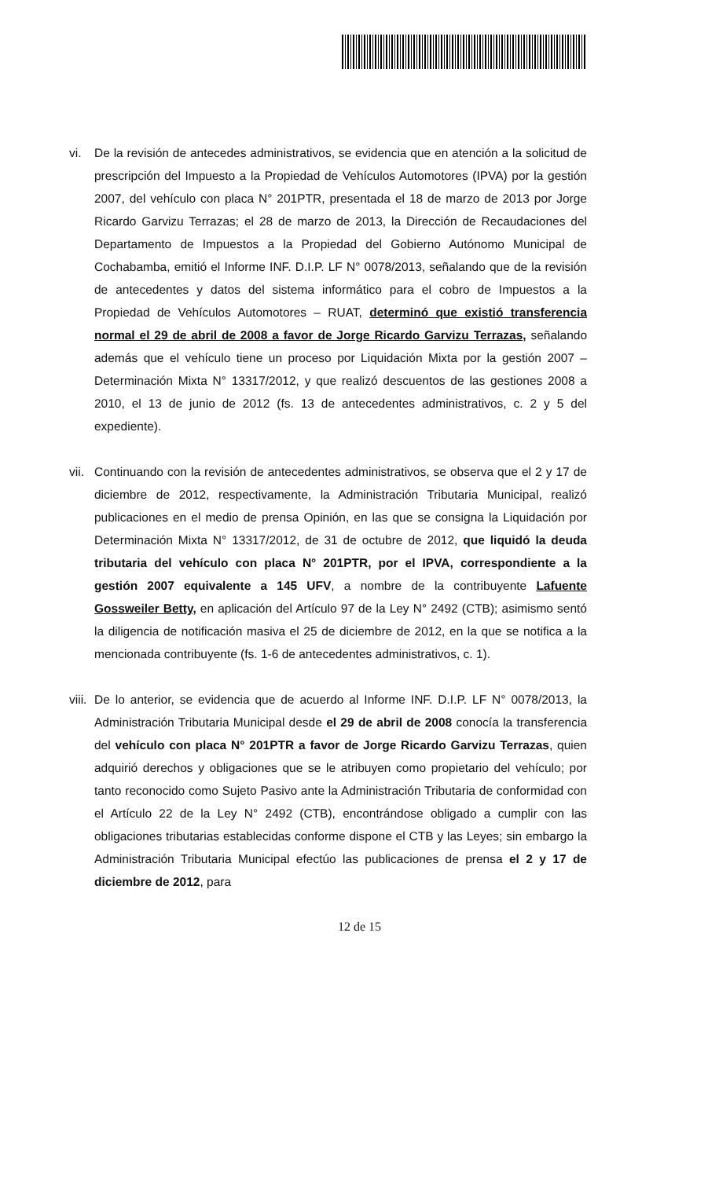vi. De la revisión de antecedes administrativos, se evidencia que en atención a la solicitud de prescripción del Impuesto a la Propiedad de Vehículos Automotores (IPVA) por la gestión 2007, del vehículo con placa N° 201PTR, presentada el 18 de marzo de 2013 por Jorge Ricardo Garvizu Terrazas; el 28 de marzo de 2013, la Dirección de Recaudaciones del Departamento de Impuestos a la Propiedad del Gobierno Autónomo Municipal de Cochabamba, emitió el Informe INF. D.I.P. LF N° 0078/2013, señalando que de la revisión de antecedentes y datos del sistema informático para el cobro de Impuestos a la Propiedad de Vehículos Automotores – RUAT, determinó que existió transferencia normal el 29 de abril de 2008 a favor de Jorge Ricardo Garvizu Terrazas, señalando además que el vehículo tiene un proceso por Liquidación Mixta por la gestión 2007 – Determinación Mixta N° 13317/2012, y que realizó descuentos de las gestiones 2008 a 2010, el 13 de junio de 2012 (fs. 13 de antecedentes administrativos, c. 2 y 5 del expediente).
vii.
Continuando con la revisión de antecedentes administrativos, se observa que el 2 y 17 de diciembre de 2012, respectivamente, la Administración Tributaria Municipal, realizó publicaciones en el medio de prensa Opinión, en las que se consigna la Liquidación por Determinación Mixta N° 13317/2012, de 31 de octubre de 2012, que liquidó la deuda tributaria del vehículo con placa N° 201PTR, por el IPVA, correspondiente a la gestión 2007 equivalente a 145 UFV, a nombre de la contribuyente Lafuente Gossweiler Betty, en aplicación del Artículo 97 de la Ley N° 2492 (CTB); asimismo sentó la diligencia de notificación masiva el 25 de diciembre de 2012, en la que se notifica a la mencionada contribuyente (fs. 1-6 de antecedentes administrativos, c. 1).
viii.
De lo anterior, se evidencia que de acuerdo al Informe INF. D.I.P. LF N° 0078/2013, la Administración Tributaria Municipal desde el 29 de abril de 2008 conocía la transferencia del vehículo con placa N° 201PTR a favor de Jorge Ricardo Garvizu Terrazas, quien adquirió derechos y obligaciones que se le atribuyen como propietario del vehículo; por tanto reconocido como Sujeto Pasivo ante la Administración Tributaria de conformidad con el Artículo 22 de la Ley N° 2492 (CTB), encontrándose obligado a cumplir con las obligaciones tributarias establecidas conforme dispone el CTB y las Leyes; sin embargo la Administración Tributaria Municipal efectúo las publicaciones de prensa el 2 y 17 de diciembre de 2012, para
12 de 15